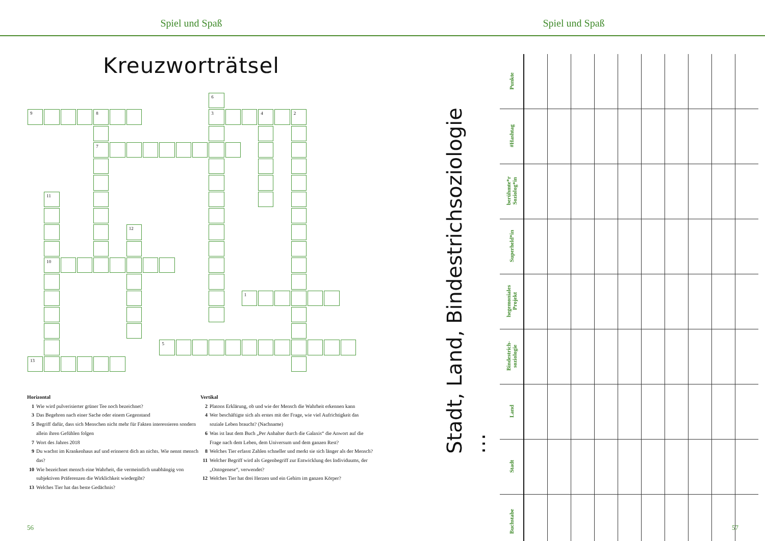Spiel und Spaß
Kreuzworträtsel
6
9
8
3
4
2
7
11
12
10
1
5
13
Horizontal
1 Wie wird pulverisierter grüner Tee noch bezeichnet?
3 Das Begehren nach einer Sache oder einem Gegenstand
5 Begriff dafür, dass sich Menschen nicht mehr für Fakten interessieren sondern allein ihren Gefühlen folgen
7 Wort des Jahres 2018
9 Du wachst im Krankenhaus auf und erinnerst dich an nichts. Wie nennt mensch das?
10 Wie bezeichnet mensch eine Wahrheit, die vermeintlich unabhängig von subjektiven Präferenzen die Wirklichkeit wiedergibt?
13 Welches Tier hat das beste Gedächnis?
Vertikal
2 Platons Erklärung, ob und wie der Mensch die Wahrheit erkennen kann
4 Wer beschäftigte sich als erstes mit der Frage, wie viel Aufrichtigkeit das soziale Leben braucht? (Nachname)
6 Was ist laut dem Buch „Per Anhalter durch die Galaxis“ die Anwort auf die Frage nach dem Leben, dem Universum und dem ganzen Rest?
8 Welches Tier erfasst Zahlen schneller und merkt sie sich länger als der Mensch?
11 Welcher Begriff wird als Gegenbegriff zur Entwicklung des Individuums, der „Ontogenese“, verwendet?
12 Welches Tier hat drei Herzen und ein Gehirn im ganzen Körper?
56
Spiel und Spaß
Stadt, Land, Bindestrichsoziologie …
| Punkte | | | | | | | | | | |
| #Hashtag | | | | | | | | | | |
| berühmte*r Soziolog*in | | | | | | | | | | |
| Superheld*in | | | | | | | | | | |
| hegemoniales Projekt | | | | | | | | | | |
| Bindestrich- soziologie | | | | | | | | | | |
| Land | | | | | | | | | | |
| Stadt | | | | | | | | | | |
| Buchstabe | | | | | | | | | | |
57